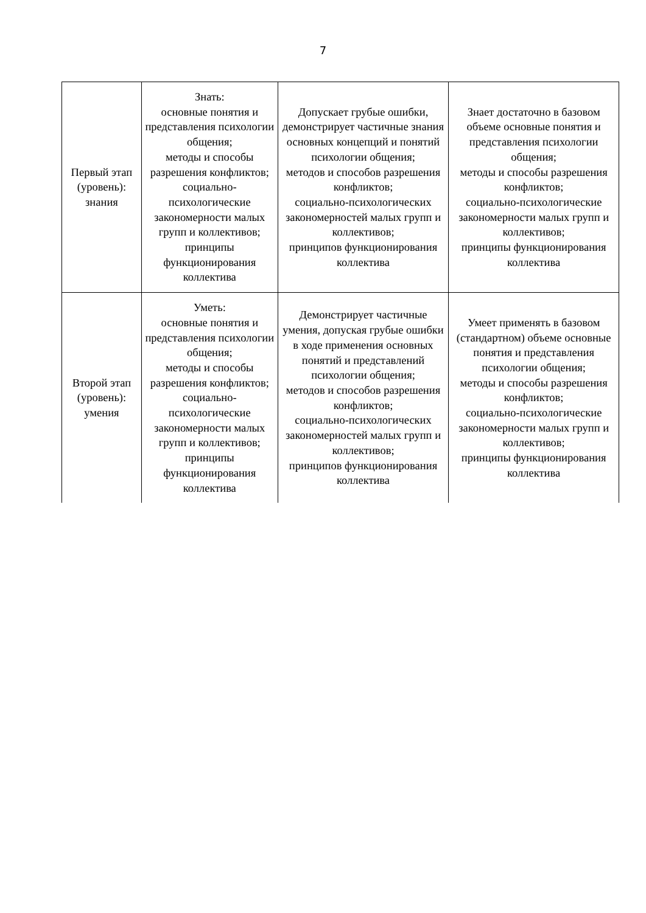7
| Первый этап (уровень): знания | Знать: основные понятия и представления психологии общения; методы и способы разрешения конфликтов; социально-психологические закономерности малых групп и коллективов; принципы функционирования коллектива | Допускает грубые ошибки, демонстрирует частичные знания основных концепций и понятий психологии общения; методов и способов разрешения конфликтов; социально-психологических закономерностей малых групп и коллективов; принципов функционирования коллектива | Знает достаточно в базовом объеме основные понятия и представления психологии общения; методы и способы разрешения конфликтов; социально-психологические закономерности малых групп и коллективов; принципы функционирования коллектива |
| Второй этап (уровень): умения | Уметь: основные понятия и представления психологии общения; методы и способы разрешения конфликтов; социально-психологические закономерности малых групп и коллективов; принципы функционирования коллектива | Демонстрирует частичные умения, допуская грубые ошибки в ходе применения основных понятий и представлений психологии общения; методов и способов разрешения конфликтов; социально-психологических закономерностей малых групп и коллективов; принципов функционирования коллектива | Умеет применять в базовом (стандартном) объеме основные понятия и представления психологии общения; методы и способы разрешения конфликтов; социально-психологические закономерности малых групп и коллективов; принципы функционирования коллектива |